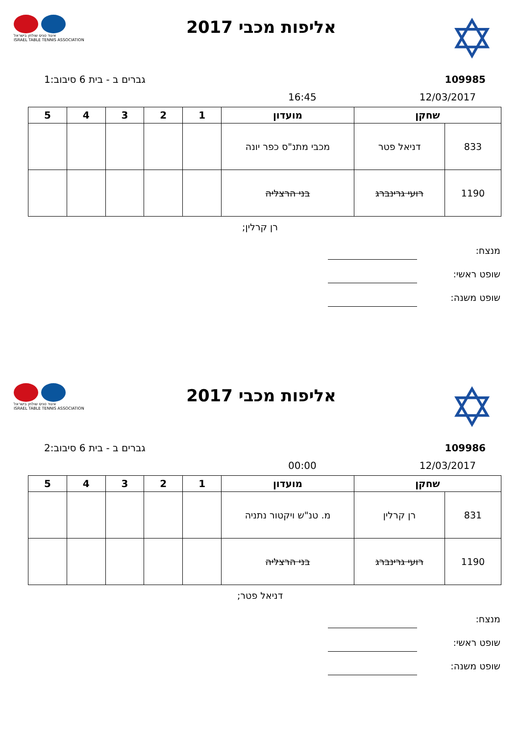איגוד טניס שולחן בישראל
ISRAEL TABLE TENNIS ASSOCIATION
אליפות מכבי 2017
✡
109985 גברים ב - בית 6 סיבוב:1
12/03/2017 16:45
| שחקן | | מועדון | 1 | 2 | 3 | 4 | 5 |
| --- | --- | --- | --- | --- | --- | --- | --- |
| 833 | דניאל פטר | מכבי מתנ"ס כפר יונה | | | | | |
| 1190 | רועי גרינברג | בני הרצליה | | | | | |
רן קרלין;
מנצח:
שופט ראשי:
שופט משנה:
איגוד טניס שולחן בישראל
ISRAEL TABLE TENNIS ASSOCIATION
אליפות מכבי 2017
✡
109986 גברים ב - בית 6 סיבוב:2
12/03/2017 00:00
| שחקן | | מועדון | 1 | 2 | 3 | 4 | 5 |
| --- | --- | --- | --- | --- | --- | --- | --- |
| 831 | רן קרלין | מ. טנ"ש ויקטור נתניה | | | | | |
| 1190 | רועי גרינברג | בני הרצליה | | | | | |
דניאל פטר;
מנצח:
שופט ראשי:
שופט משנה: